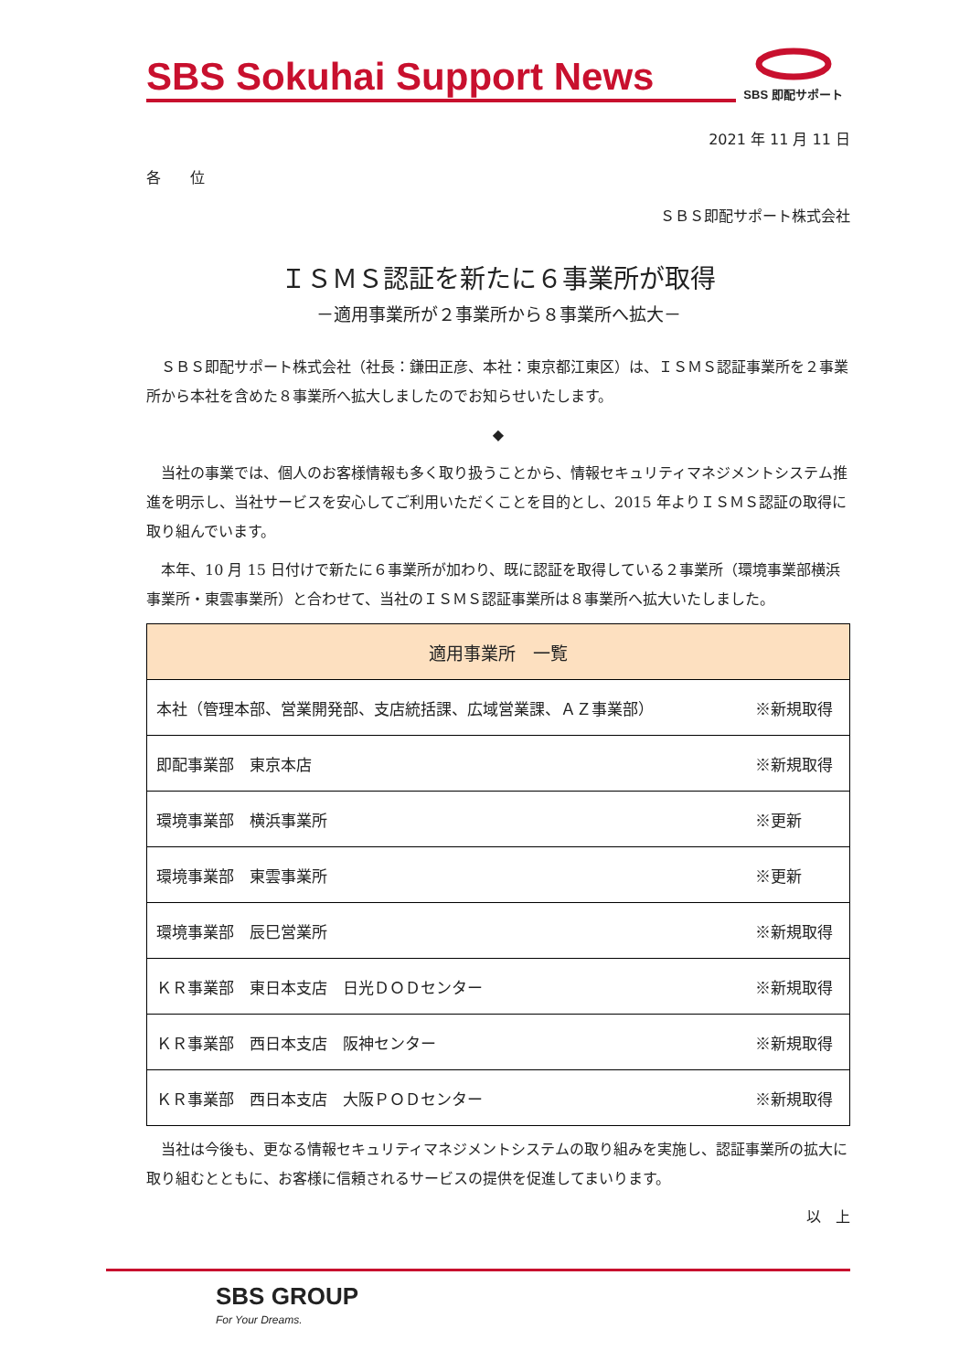SBS Sokuhai Support News
SBS 即配サポート
2021 年 11 月 11 日
各　　位
ＳＢＳ即配サポート株式会社
ＩＳＭＳ認証を新たに６事業所が取得
－適用事業所が２事業所から８事業所へ拡大－
　ＳＢＳ即配サポート株式会社（社長：鎌田正彦、本社：東京都江東区）は、ＩＳＭＳ認証事業所を２事業所から本社を含めた８事業所へ拡大しましたのでお知らせいたします。
◆
　当社の事業では、個人のお客様情報も多く取り扱うことから、情報セキュリティマネジメントシステム推進を明示し、当社サービスを安心してご利用いただくことを目的とし、2015 年よりＩＳＭＳ認証の取得に取り組んでいます。
　本年、10 月 15 日付けで新たに６事業所が加わり、既に認証を取得している２事業所（環境事業部横浜事業所・東雲事業所）と合わせて、当社のＩＳＭＳ認証事業所は８事業所へ拡大いたしました。
| 適用事業所 一覧 | |
| --- | --- |
| 本社（管理本部、営業開発部、支店統括課、広域営業課、ＡＺ事業部） | ※新規取得 |
| 即配事業部 東京本店 | ※新規取得 |
| 環境事業部 横浜事業所 | ※更新 |
| 環境事業部 東雲事業所 | ※更新 |
| 環境事業部 辰巳営業所 | ※新規取得 |
| ＫＲ事業部 東日本支店 日光ＤＯＤセンター | ※新規取得 |
| ＫＲ事業部 西日本支店 阪神センター | ※新規取得 |
| ＫＲ事業部 西日本支店 大阪ＰＯＤセンター | ※新規取得 |
　当社は今後も、更なる情報セキュリティマネジメントシステムの取り組みを実施し、認証事業所の拡大に取り組むとともに、お客様に信頼されるサービスの提供を促進してまいります。
以　上
SBS GROUP
For Your Dreams.